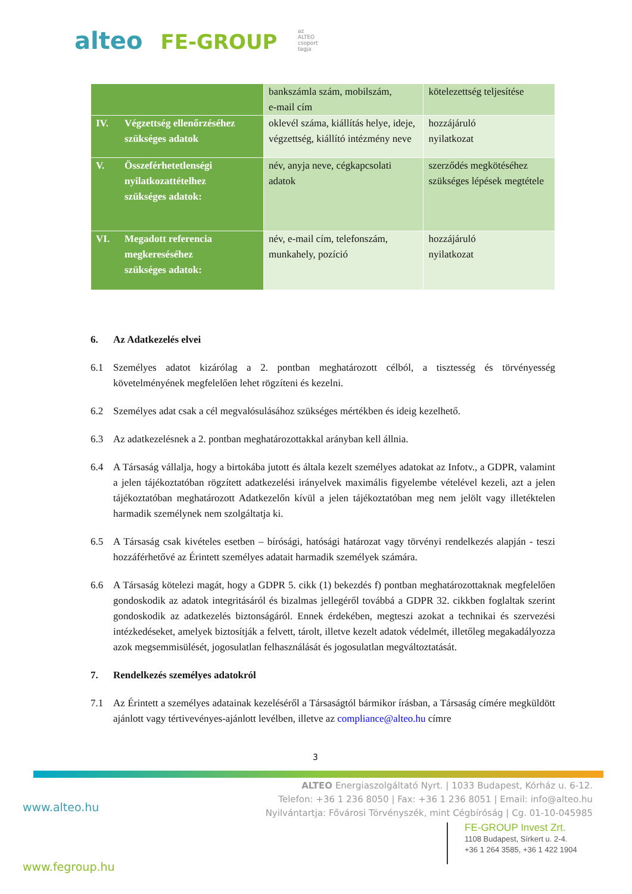alteo FE-GROUP az ALTEO csoport tagja
| | bankszámla szám, mobilszám, e-mail cím | kötelezettség teljesítése |
| IV. Végzettség ellenőrzéséhez szükséges adatok | oklevél száma, kiállítás helye, ideje, végzettség, kiállító intézmény neve | hozzájáruló nyilatkozat |
| V. Összeférhetetlenségi nyilatkozattételhez szükséges adatok: | név, anyja neve, cégkapcsolati adatok | szerződés megkötéséhez szükséges lépések megtétele |
| VI. Megadott referencia megkereséséhez szükséges adatok: | név, e-mail cím, telefonszám, munkahely, pozíció | hozzájáruló nyilatkozat |
6. Az Adatkezelés elvei
6.1 Személyes adatot kizárólag a 2. pontban meghatározott célból, a tisztesség és törvényesség követelményének megfelelően lehet rögzíteni és kezelni.
6.2 Személyes adat csak a cél megvalósulásához szükséges mértékben és ideig kezelhető.
6.3 Az adatkezelésnek a 2. pontban meghatározottakkal arányban kell állnia.
6.4 A Társaság vállalja, hogy a birtokába jutott és általa kezelt személyes adatokat az Infotv., a GDPR, valamint a jelen tájékoztatóban rögzített adatkezelési irányelvek maximális figyelembe vételével kezeli, azt a jelen tájékoztatóban meghatározott Adatkezelőn kívül a jelen tájékoztatóban meg nem jelölt vagy illetéktelen harmadik személynek nem szolgáltatja ki.
6.5 A Társaság csak kivételes esetben – bírósági, hatósági határozat vagy törvényi rendelkezés alapján - teszi hozzáférhetővé az Érintett személyes adatait harmadik személyek számára.
6.6 A Társaság kötelezi magát, hogy a GDPR 5. cikk (1) bekezdés f) pontban meghatározottaknak megfelelően gondoskodik az adatok integritásáról és bizalmas jellegéről továbbá a GDPR 32. cikkben foglaltak szerint gondoskodik az adatkezelés biztonságáról. Ennek érdekében, megteszi azokat a technikai és szervezési intézkedéseket, amelyek biztosítják a felvett, tárolt, illetve kezelt adatok védelmét, illetőleg megakadályozza azok megsemmisülését, jogosulatlan felhasználását és jogosulatlan megváltoztatását.
7. Rendelkezés személyes adatokról
7.1 Az Érintett a személyes adatainak kezeléséről a Társaságtól bármikor írásban, a Társaság címére megküldött ajánlott vagy tértivevényes-ajánlott levélben, illetve az compliance@alteo.hu címre
3
ALTEO Energiaszolgáltató Nyrt. | 1033 Budapest, Kórház u. 6-12.
Telefon: +36 1 236 8050 | Fax: +36 1 236 8051 | Email: info@alteo.hu
Nyilvántartja: Fővárosi Törvényszék, mint Cégbíróság | Cg. 01-10-045985
www.alteo.hu
FE-GROUP Invest Zrt.
1108 Budapest, Sírkert u. 2-4.
+36 1 264 3585, +36 1 422 1904
www.fegroup.hu